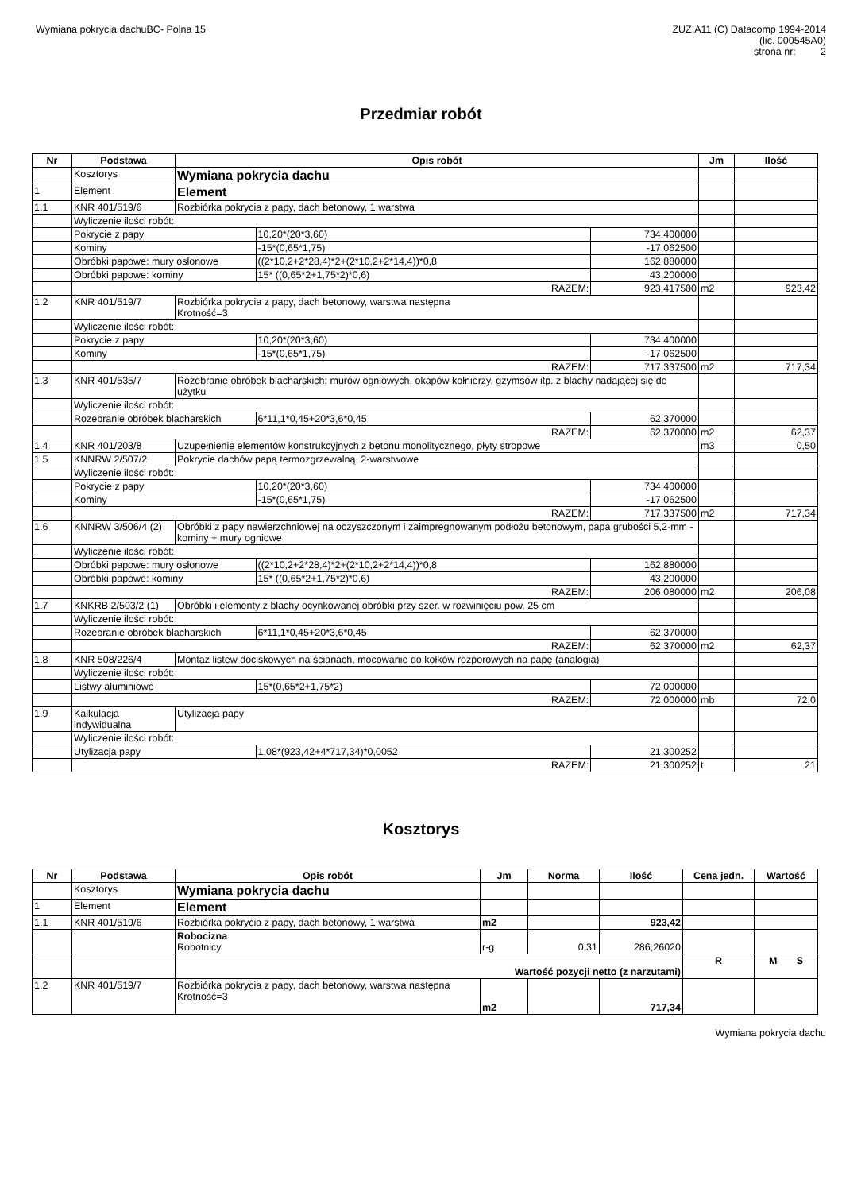Wymiana pokrycia dachuBC- Polna 15
ZUZIA11 (C) Datacomp 1994-2014
(lic. 000545A0)
strona nr: 2
Przedmiar robót
| Nr | Podstawa | Opis robót | | | Jm | Ilość |
| --- | --- | --- | --- | --- | --- | --- |
| | Kosztorys | Wymiana pokrycia dachu | | | | |
| 1 | Element | Element | | | | |
| 1.1 | KNR 401/519/6 | Rozbiórka pokrycia z papy, dach betonowy, 1 warstwa | | | | |
| | Wyliczenie ilości robót: | | | | | |
| | Pokrycie z papy | | 10,20*(20*3,60) | 734,400000 | | |
| | Kominy | | -15*(0,65*1,75) | -17,062500 | | |
| | Obróbki papowe: mury osłonowe | | ((2*10,2+2*28,4)*2+(2*10,2+2*14,4))*0,8 | 162,880000 | | |
| | Obróbki papowe: kominy | | 15* ((0,65*2+1,75*2)*0,6) | 43,200000 | | |
| | RAZEM: | | | 923,417500 | m2 | 923,42 |
| 1.2 | KNR 401/519/7 | Rozbiórka pokrycia z papy, dach betonowy, warstwa następna Krotność=3 | | | | |
| | Wyliczenie ilości robót: | | | | | |
| | Pokrycie z papy | | 10,20*(20*3,60) | 734,400000 | | |
| | Kominy | | -15*(0,65*1,75) | -17,062500 | | |
| | RAZEM: | | | 717,337500 | m2 | 717,34 |
| 1.3 | KNR 401/535/7 | Rozebranie obróbek blacharskich: murów ogniowych, okapów kołnierzy, gzymsów itp. z blachy nadającej się do użytku | | | | |
| | Wyliczenie ilości robót: | | | | | |
| | Rozebranie obróbek blacharskich | | 6*11,1*0,45+20*3,6*0,45 | 62,370000 | | |
| | RAZEM: | | | 62,370000 | m2 | 62,37 |
| 1.4 | KNR 401/203/8 | Uzupełnienie elementów konstrukcyjnych z betonu monolitycznego, płyty stropowe | | | m3 | 0,50 |
| 1.5 | KNNRW 2/507/2 | Pokrycie dachów papą termozgrzewalną, 2-warstwowe | | | | |
| | Wyliczenie ilości robót: | | | | | |
| | Pokrycie z papy | | 10,20*(20*3,60) | 734,400000 | | |
| | Kominy | | -15*(0,65*1,75) | -17,062500 | | |
| | RAZEM: | | | 717,337500 | m2 | 717,34 |
| 1.6 | KNNRW 3/506/4 (2) | Obróbki z papy nawierzchniowej na oczyszczonym i zaimpregnowanym podłożu betonowym, papa grubości 5,2·mm - kominy + mury ogniowe | | | | |
| | Wyliczenie ilości robót: | | | | | |
| | Obróbki papowe: mury osłonowe | | ((2*10,2+2*28,4)*2+(2*10,2+2*14,4))*0,8 | 162,880000 | | |
| | Obróbki papowe: kominy | | 15* ((0,65*2+1,75*2)*0,6) | 43,200000 | | |
| | RAZEM: | | | 206,080000 | m2 | 206,08 |
| 1.7 | KNKRB 2/503/2 (1) | Obróbki i elementy z blachy ocynkowanej obróbki przy szer. w rozwinięciu pow. 25 cm | | | | |
| | Wyliczenie ilości robót: | | | | | |
| | Rozebranie obróbek blacharskich | | 6*11,1*0,45+20*3,6*0,45 | 62,370000 | | |
| | RAZEM: | | | 62,370000 | m2 | 62,37 |
| 1.8 | KNR 508/226/4 | Montaż listew dociskowych na ścianach, mocowanie do kołków rozporowych na papę (analogia) | | | | |
| | Wyliczenie ilości robót: | | | | | |
| | Listwy aluminiowe | | 15*(0,65*2+1,75*2) | 72,000000 | | |
| | RAZEM: | | | 72,000000 | mb | 72,0 |
| 1.9 | Kalkulacja indywidualna | Utylizacja papy | | | | |
| | Wyliczenie ilości robót: | | | | | |
| | Utylizacja papy | | 1,08*(923,42+4*717,34)*0,0052 | 21,300252 | | |
| | RAZEM: | | | 21,300252 | t | 21 |
Kosztorys
| Nr | Podstawa | Opis robót | Jm | Norma | Ilość | Cena jedn. | Wartość |
| --- | --- | --- | --- | --- | --- | --- | --- |
| | Kosztorys | Wymiana pokrycia dachu | | | | | |
| 1 | Element | Element | | | | | |
| 1.1 | KNR 401/519/6 | Rozbiórka pokrycia z papy, dach betonowy, 1 warstwa | m2 | | 923,42 | | |
| | | Robocizna Robotnicy | r-g | 0,31 | 286,26020 | | |
| | | Wartość pozycji netto (z narzutami) | | | | R | M S |
| 1.2 | KNR 401/519/7 | Rozbiórka pokrycia z papy, dach betonowy, warstwa następna Krotność=3 | m2 | | 717,34 | | |
Wymiana pokrycia dachu